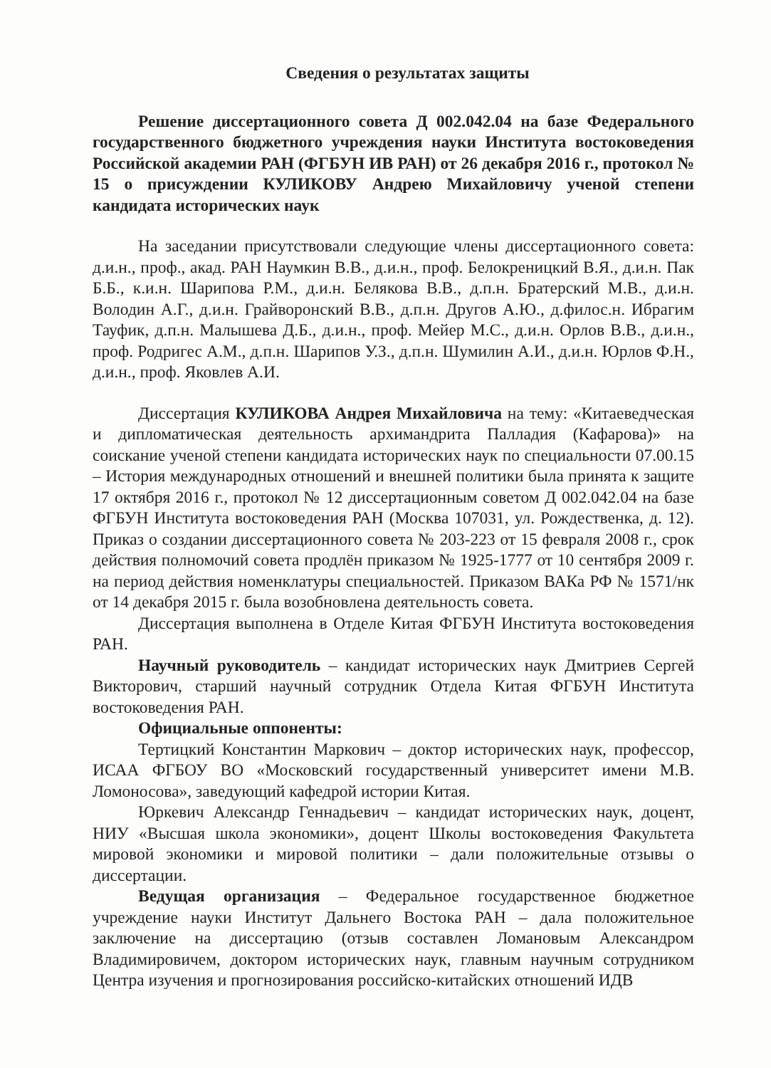Сведения о результатах защиты
Решение диссертационного совета Д 002.042.04 на базе Федерального государственного бюджетного учреждения науки Института востоковедения Российской академии РАН (ФГБУН ИВ РАН) от 26 декабря 2016 г., протокол № 15 о присуждении КУЛИКОВУ Андрею Михайловичу ученой степени кандидата исторических наук
На заседании присутствовали следующие члены диссертационного совета: д.и.н., проф., акад. РАН Наумкин В.В., д.и.н., проф. Белокреницкий В.Я., д.и.н. Пак Б.Б., к.и.н. Шарипова Р.М., д.и.н. Белякова В.В., д.п.н. Братерский М.В., д.и.н. Володин А.Г., д.и.н. Грайворонский В.В., д.п.н. Другов А.Ю., д.филос.н. Ибрагим Тауфик, д.п.н. Малышева Д.Б., д.и.н., проф. Мейер М.С., д.и.н. Орлов В.В., д.и.н., проф. Родригес А.М., д.п.н. Шарипов У.З., д.п.н. Шумилин А.И., д.и.н. Юрлов Ф.Н., д.и.н., проф. Яковлев А.И.
Диссертация КУЛИКОВА Андрея Михайловича на тему: «Китаеведческая и дипломатическая деятельность архимандрита Палладия (Кафарова)» на соискание ученой степени кандидата исторических наук по специальности 07.00.15 – История международных отношений и внешней политики была принята к защите 17 октября 2016 г., протокол № 12 диссертационным советом Д 002.042.04 на базе ФГБУН Института востоковедения РАН (Москва 107031, ул. Рождественка, д. 12). Приказ о создании диссертационного совета № 203-223 от 15 февраля 2008 г., срок действия полномочий совета продлён приказом № 1925-1777 от 10 сентября 2009 г. на период действия номенклатуры специальностей. Приказом ВАКа РФ № 1571/нк от 14 декабря 2015 г. была возобновлена деятельность совета.
Диссертация выполнена в Отделе Китая ФГБУН Института востоковедения РАН.
Научный руководитель – кандидат исторических наук Дмитриев Сергей Викторович, старший научный сотрудник Отдела Китая ФГБУН Института востоковедения РАН.
Официальные оппоненты:
Тертицкий Константин Маркович – доктор исторических наук, профессор, ИСАА ФГБОУ ВО «Московский государственный университет имени М.В. Ломоносова», заведующий кафедрой истории Китая.
Юркевич Александр Геннадьевич – кандидат исторических наук, доцент, НИУ «Высшая школа экономики», доцент Школы востоковедения Факультета мировой экономики и мировой политики – дали положительные отзывы о диссертации.
Ведущая организация – Федеральное государственное бюджетное учреждение науки Институт Дальнего Востока РАН – дала положительное заключение на диссертацию (отзыв составлен Ломановым Александром Владимировичем, доктором исторических наук, главным научным сотрудником Центра изучения и прогнозирования российско-китайских отношений ИДВ